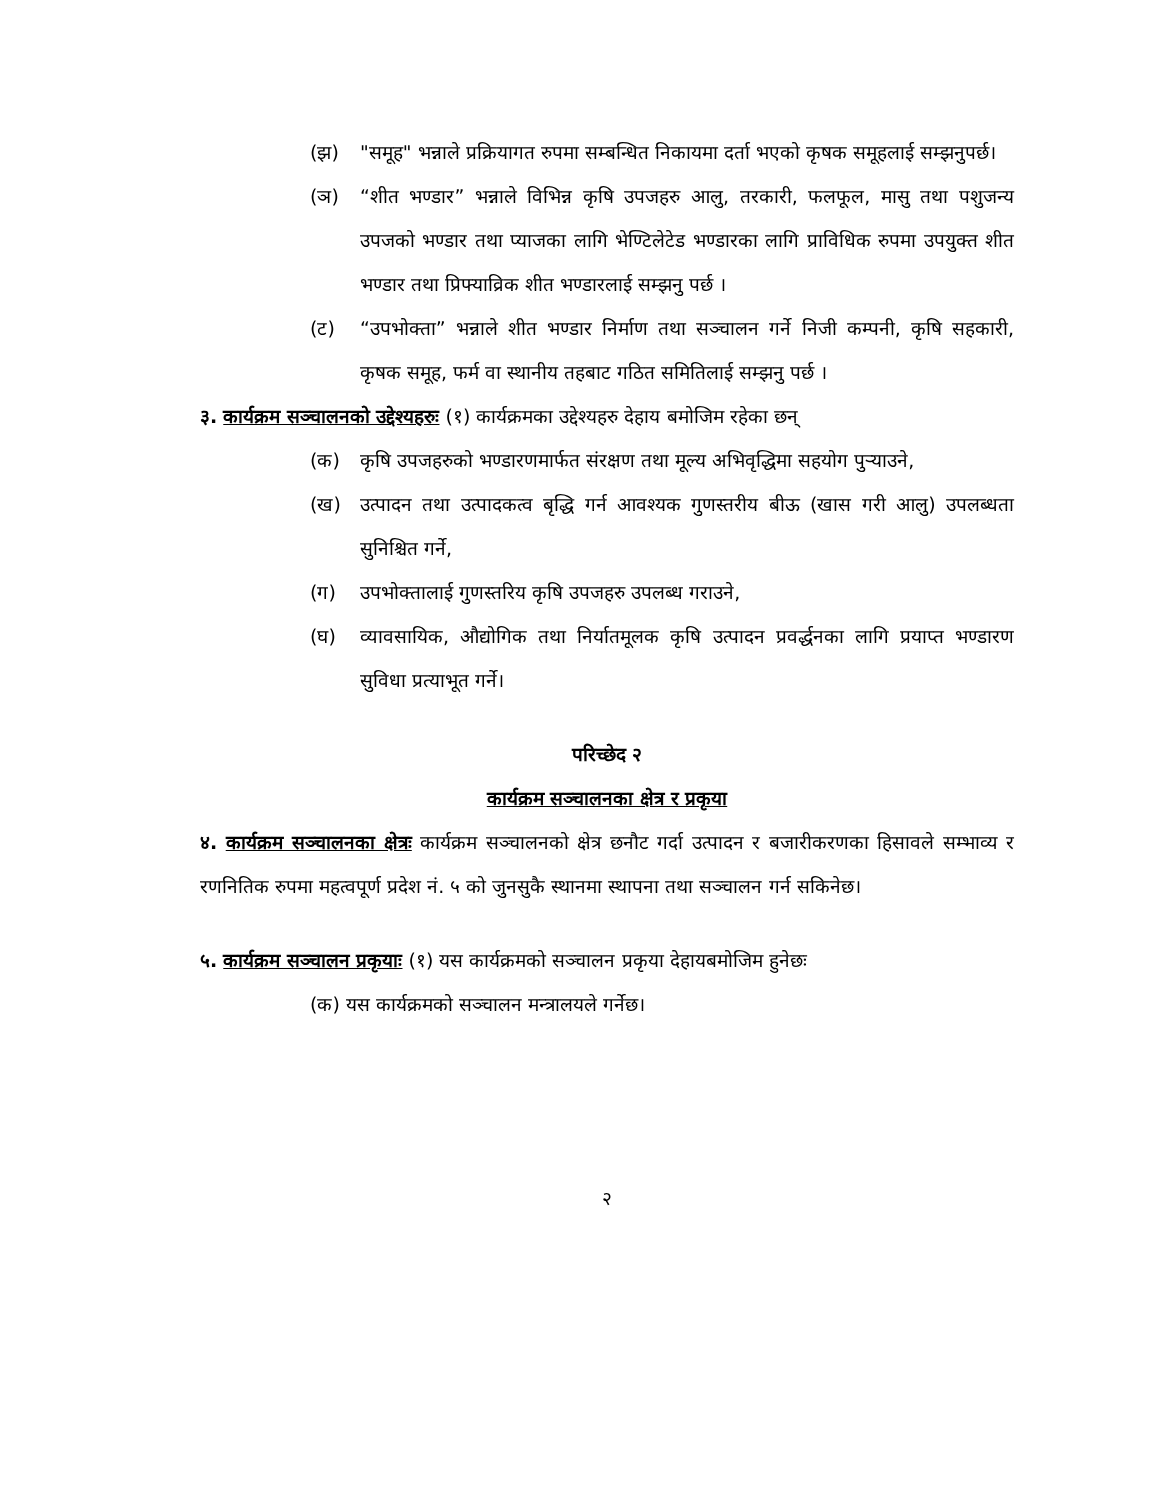(झ) "समूह" भन्नाले प्रक्रियागत रुपमा सम्बन्धित निकायमा दर्ता भएको कृषक समूहलाई सम्झनुपर्छ।
(ञ) “शीत भण्डार” भन्नाले विभिन्न कृषि उपजहरु आलु, तरकारी, फलफूल, मासु तथा पशुजन्य उपजको भण्डार तथा प्याजका लागि भेण्टिलेटेड भण्डारका लागि प्राविधिक रुपमा उपयुक्त शीत भण्डार तथा प्रिफ्याव्रिक शीत भण्डारलाई सम्झनु पर्छ ।
(ट) “उपभोक्ता” भन्नाले शीत भण्डार निर्माण तथा सञ्चालन गर्ने निजी कम्पनी, कृषि सहकारी, कृषक समूह, फर्म वा स्थानीय तहबाट गठित समितिलाई सम्झनु पर्छ ।
३. कार्यक्रम सञ्चालनको उद्देश्यहरुः (१) कार्यक्रमका उद्देश्यहरु देहाय बमोजिम रहेका छन्
(क) कृषि उपजहरुको भण्डारणमार्फत संरक्षण तथा मूल्य अभिवृद्धिमा सहयोग पुऱ्याउने,
(ख) उत्पादन तथा उत्पादकत्व बृद्धि गर्न आवश्यक गुणस्तरीय बीऊ (खास गरी आलु) उपलब्धता सुनिश्चित गर्ने,
(ग) उपभोक्तालाई गुणस्तरिय कृषि उपजहरु उपलब्ध गराउने,
(घ) व्यावसायिक, औद्योगिक तथा निर्यातमूलक कृषि उत्पादन प्रवर्द्धनका लागि प्रयाप्त भण्डारण सुविधा प्रत्याभूत गर्ने।
परिच्छेद २
कार्यक्रम सञ्चालनका क्षेत्र र प्रकृया
४. कार्यक्रम सञ्चालनका क्षेत्रः कार्यक्रम सञ्चालनको क्षेत्र छनौट गर्दा उत्पादन र बजारीकरणका हिसावले सम्भाव्य र रणनितिक रुपमा महत्वपूर्ण प्रदेश नं. ५ को जुनसुकै स्थानमा स्थापना तथा सञ्चालन गर्न सकिनेछ।
५. कार्यक्रम सञ्चालन प्रकृयाः (१) यस कार्यक्रमको सञ्चालन प्रकृया देहायबमोजिम हुनेछः
(क) यस कार्यक्रमको सञ्चालन मन्त्रालयले गर्नेछ।
२